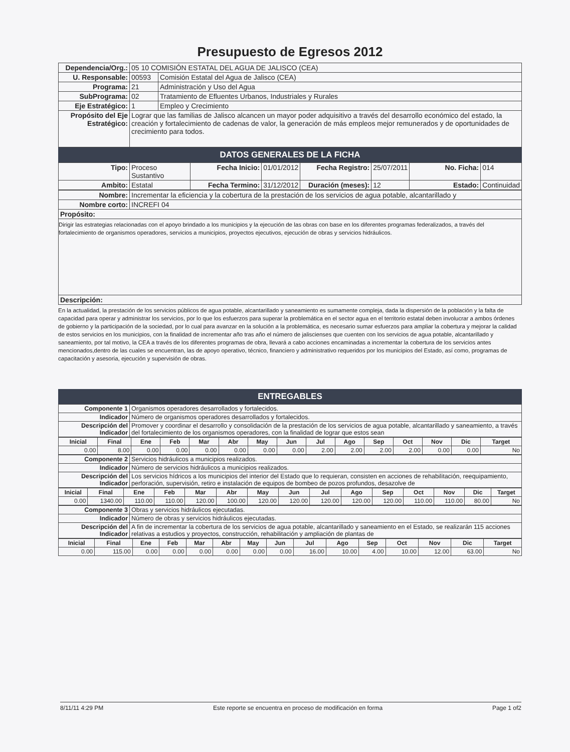Presupuesto de Egresos 2012
| Dependencia/Org.: | 05 10 COMISIÓN ESTATAL DEL AGUA DE JALISCO (CEA) | |
| U. Responsable: | 00593 | Comisión Estatal del Agua de Jalisco (CEA) |
| Programa: | 21 | Administración y Uso del Agua |
| SubPrograma: | 02 | Tratamiento de Efluentes Urbanos, Industriales y Rurales |
| Eje Estratégico: | 1 | Empleo y Crecimiento |
| Propósito del Eje Estratégico: | Lograr que las familias de Jalisco alcancen un mayor poder adquisitivo a través del desarrollo económico del estado, la creación y fortalecimiento de cadenas de valor, la generación de más empleos mejor remunerados y de oportunidades de crecimiento para todos. | |
DATOS GENERALES DE LA FICHA
| Tipo: | Proceso Sustantivo | Fecha Inicio: | 01/01/2012 | Fecha Registro: | 25/07/2011 | No. Ficha: | 014 |
| Ambito: | Estatal | Fecha Termino: | 31/12/2012 | Duración (meses): | 12 | Estado: | Continuidad |
| Nombre: | Incrementar la eficiencia y la cobertura de la prestación de los servicios de agua potable, alcantarillado y |
| Nombre corto: | INCREFI 04 |
| Propósito: | |
| Dirigir las estrategias relacionadas con el apoyo brindado a los municipios y la ejecución de las obras con base en los diferentes programas federalizados, a través del fortalecimiento de organismos operadores, servicios a municipios, proyectos ejecutivos, ejecución de obras y servicios hidráulicos. | |
| Descripción: | |
En la actualidad, la prestación de los servicios públicos de agua potable, alcantarillado y saneamiento es sumamente compleja, dada la dispersión de la población y la falta de capacidad para operar y administrar los servicios, por lo que los esfuerzos para superar la problemática en el sector agua en el territorio estatal deben involucrar a ambos órdenes de gobierno y la participación de la sociedad, por lo cual para avanzar en la solución a la problemática, es necesario sumar esfuerzos para ampliar la cobertura y mejorar la calidad de estos servicios en los municipios, con la finalidad de incrementar año tras año el número de jaliscienses que cuenten con los servicios de agua potable, alcantarillado y saneamiento, por tal motivo, la CEA a través de los diferentes programas de obra, llevará a cabo acciones encaminadas a incrementar la cobertura de los servicios antes mencionados,dentro de las cuales se encuentran, las de apoyo operativo, técnico, financiero y administrativo requeridos por los municipios del Estado, así como, programas de capacitación y asesoria, ejecución y supervisión de obras.
ENTREGABLES
| Componente 1 | Organismos operadores desarrollados y fortalecidos. |
| Indicador | Número de organismos operadores desarrollados y fortalecidos. |
| Descripción del Indicador | Promover y coordinar el desarrollo y consolidación de la prestación de los servicios de agua potable, alcantarillado y saneamiento, a través del fortalecimiento de los organismos operadores, con la finalidad de lograr que estos sean |
| Inicial | Final | Ene | Feb | Mar | Abr | May | Jun | Jul | Ago | Sep | Oct | Nov | Dic | Target |
| --- | --- | --- | --- | --- | --- | --- | --- | --- | --- | --- | --- | --- | --- | --- |
| 0.00 | 8.00 | 0.00 | 0.00 | 0.00 | 0.00 | 0.00 | 0.00 | 2.00 | 2.00 | 2.00 | 2.00 | 0.00 | 0.00 | No |
| Componente 2 | Servicios hidráulicos a municipios realizados. |
| Indicador | Número de servicios hidráulicos a municipios realizados. |
| Descripción del Indicador | Los servicios hídricos a los municipios del interior del Estado que lo requieran, consisten en acciones de rehabilitación, reequipamiento, perforación, supervisión, retiro e instalación de equipos de bombeo de pozos profundos, desazolve de |
| Inicial | Final | Ene | Feb | Mar | Abr | May | Jun | Jul | Ago | Sep | Oct | Nov | Dic | Target |
| --- | --- | --- | --- | --- | --- | --- | --- | --- | --- | --- | --- | --- | --- | --- |
| 0.00 | 1340.00 | 110.00 | 110.00 | 120.00 | 100.00 | 120.00 | 120.00 | 120.00 | 120.00 | 120.00 | 110.00 | 110.00 | 80.00 | No |
| Componente 3 | Obras y servicios hidráulicos ejecutadas. |
| Indicador | Número de obras y servicios hidráulicos ejecutadas. |
| Descripción del Indicador | A fin de incrementar la cobertura de los servicios de agua potable, alcantarillado y saneamiento en el Estado, se realizarán 115 acciones relativas a estudios y proyectos, construcción, rehabilitación y ampliación de plantas de |
| Inicial | Final | Ene | Feb | Mar | Abr | May | Jun | Jul | Ago | Sep | Oct | Nov | Dic | Target |
| --- | --- | --- | --- | --- | --- | --- | --- | --- | --- | --- | --- | --- | --- | --- |
| 0.00 | 115.00 | 0.00 | 0.00 | 0.00 | 0.00 | 0.00 | 0.00 | 16.00 | 10.00 | 4.00 | 10.00 | 12.00 | 63.00 | No |
8/11/11 4:29 PM Este reporte se encuentra en proceso de modificación en forma Page 1 of2